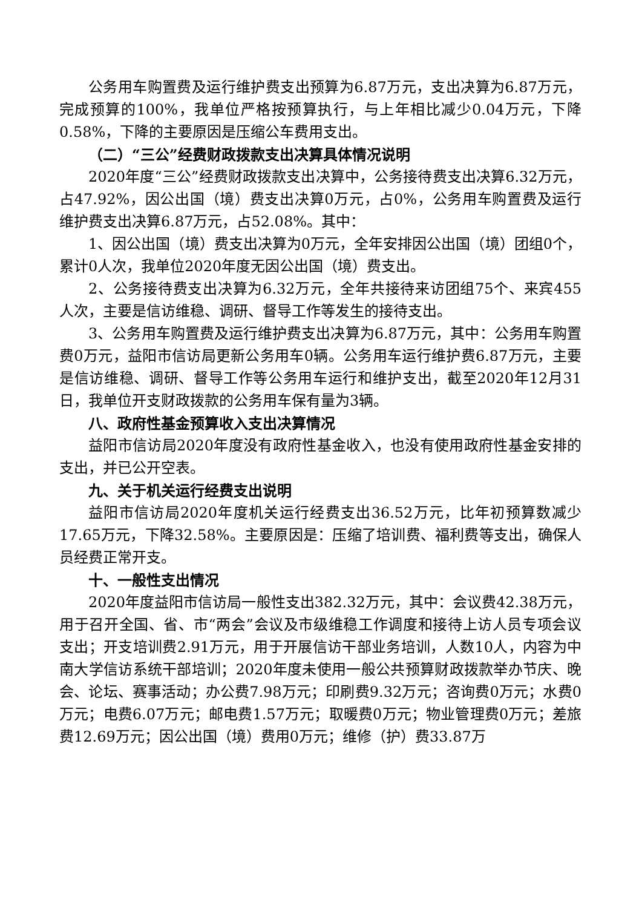公务用车购置费及运行维护费支出预算为6.87万元，支出决算为6.87万元，完成预算的100%，我单位严格按预算执行，与上年相比减少0.04万元，下降0.58%，下降的主要原因是压缩公车费用支出。
（二）“三公”经费财政拨款支出决算具体情况说明
2020年度“三公”经费财政拨款支出决算中，公务接待费支出决算6.32万元，占47.92%，因公出国（境）费支出决算0万元，占0%，公务用车购置费及运行维护费支出决算6.87万元，占52.08%。其中：
1、因公出国（境）费支出决算为0万元，全年安排因公出国（境）团组0个，累计0人次，我单位2020年度无因公出国（境）费支出。
2、公务接待费支出决算为6.32万元，全年共接待来访团组75个、来宾455人次，主要是信访维稳、调研、督导工作等发生的接待支出。
3、公务用车购置费及运行维护费支出决算为6.87万元，其中：公务用车购置费0万元，益阳市信访局更新公务用车0辆。公务用车运行维护费6.87万元，主要是信访维稳、调研、督导工作等公务用车运行和维护支出，截至2020年12月31日，我单位开支财政拨款的公务用车保有量为3辆。
八、政府性基金预算收入支出决算情况
益阳市信访局2020年度没有政府性基金收入，也没有使用政府性基金安排的支出，并已公开空表。
九、关于机关运行经费支出说明
益阳市信访局2020年度机关运行经费支出36.52万元，比年初预算数减少17.65万元，下降32.58%。主要原因是：压缩了培训费、福利费等支出，确保人员经费正常开支。
十、一般性支出情况
2020年度益阳市信访局一般性支出382.32万元，其中：会议费42.38万元，用于召开全国、省、市“两会”会议及市级维稳工作调度和接待上访人员专项会议支出；开支培训费2.91万元，用于开展信访干部业务培训，人数10人，内容为中南大学信访系统干部培训；2020年度未使用一般公共预算财政拨款举办节庆、晚会、论坛、赛事活动；办公费7.98万元；印刷费9.32万元；咨询费0万元；水费0万元；电费6.07万元；邮电费1.57万元；取暖费0万元；物业管理费0万元；差旅费12.69万元；因公出国（境）费用0万元；维修（护）费33.87万